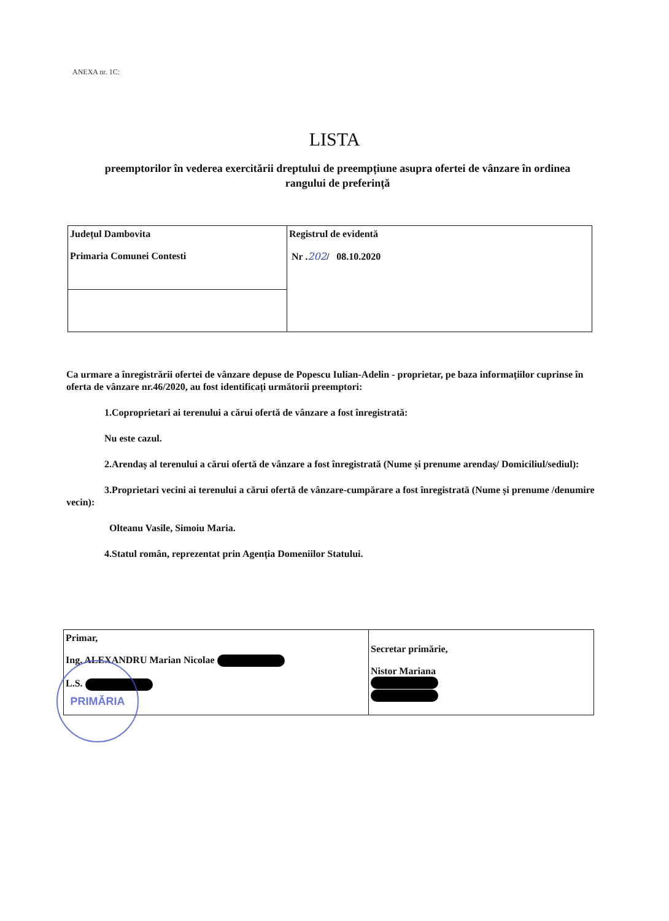ANEXA nr. 1C:
LISTA
preemptorilor în vederea exercitării dreptului de preempțiune asupra ofertei de vânzare în ordinea rangului de preferință
| Județul Dambovita Primaria Comunei Contesti | Registrul de evidentă Nr . 202 / 08.10.2020 |
Ca urmare a înregistrării ofertei de vânzare depuse de Popescu Iulian-Adelin - proprietar, pe baza informațiilor cuprinse în oferta de vânzare nr.46/2020, au fost identificați următorii preemptori:
1.Coproprietari ai terenului a cărui ofertă de vânzare a fost înregistrată:
Nu este cazul.
2.Arendaș al terenului a cărui ofertă de vânzare a fost înregistrată (Nume și prenume arendaș/ Domiciliul/sediul):
3.Proprietari vecini ai terenului a cărui ofertă de vânzare-cumpărare a fost înregistrată (Nume și prenume /denumire vecin):
Olteanu Vasile, Simoiu Maria.
4.Statul român, reprezentat prin Agenția Domeniilor Statului.
| Primar, Ing. ALEXANDRU Marian Nicolae L.S. | Secretar primărie, Nistor Mariana |
PRIMĂRIA